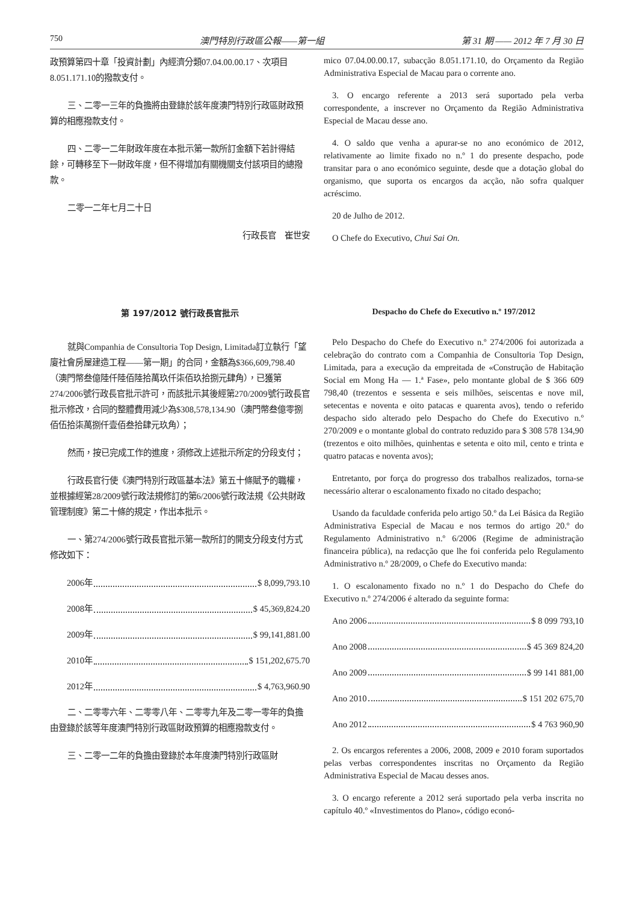750 澳門特別行政區公報——第一組 第 31 期 —— 2012 年 7 月 30 日
政預算第四十章「投資計劃」內經濟分類07.04.00.00.17、次項目8.051.171.10的撥款支付。
三、二零一三年的負擔將由登錄於該年度澳門特別行政區財政預算的相應撥款支付。
四、二零一二年財政年度在本批示第一款所訂金額下若計得結餘，可轉移至下一財政年度，但不得增加有關機關支付該項目的總撥款。
二零一二年七月二十日
行政長官　崔世安
mico 07.04.00.00.17, subacção 8.051.171.10, do Orçamento da Região Administrativa Especial de Macau para o corrente ano.
3. O encargo referente a 2013 será suportado pela verba correspondente, a inscrever no Orçamento da Região Administrativa Especial de Macau desse ano.
4. O saldo que venha a apurar-se no ano económico de 2012, relativamente ao limite fixado no n.º 1 do presente despacho, pode transitar para o ano económico seguinte, desde que a dotação global do organismo, que suporta os encargos da acção, não sofra qualquer acréscimo.
20 de Julho de 2012.
O Chefe do Executivo, Chui Sai On.
第 197/2012 號行政長官批示
就與Companhia de Consultoria Top Design, Limitada訂立執行「望廈社會房屋建造工程——第一期」的合同，金額為$366,609,798.40（澳門幣叁億陸仟陸佰陸拾萬玖仟柒佰玖拾捌元肆角），已獲第274/2006號行政長官批示許可，而該批示其後經第270/2009號行政長官批示修改，合同的整體費用減少為$308,578,134.90（澳門幣叁億零捌佰伍拾柒萬捌仟壹佰叁拾肆元玖角）；
然而，按已完成工作的進度，須修改上述批示所定的分段支付；
行政長官行使《澳門特別行政區基本法》第五十條賦予的職權，並根據經第28/2009號行政法規修訂的第6/2006號行政法規《公共財政管理制度》第二十條的規定，作出本批示。
一、第274/2006號行政長官批示第一款所訂的開支分段支付方式修改如下：
2006年 $ 8,099,793.10
2008年 $ 45,369,824.20
2009年 $ 99,141,881.00
2010年 $ 151,202,675.70
2012年 $ 4,763,960.90
二、二零零六年、二零零八年、二零零九年及二零一零年的負擔由登錄於該等年度澳門特別行政區財政預算的相應撥款支付。
三、二零一二年的負擔由登錄於本年度澳門特別行政區財
Despacho do Chefe do Executivo n.º 197/2012
Pelo Despacho do Chefe do Executivo n.º 274/2006 foi autorizada a celebração do contrato com a Companhia de Consultoria Top Design, Limitada, para a execução da empreitada de «Construção de Habitação Social em Mong Ha — 1.ª Fase», pelo montante global de $ 366 609 798,40 (trezentos e sessenta e seis milhões, seiscentas e nove mil, setecentas e noventa e oito patacas e quarenta avos), tendo o referido despacho sido alterado pelo Despacho do Chefe do Executivo n.º 270/2009 e o montante global do contrato reduzido para $ 308 578 134,90 (trezentos e oito milhões, quinhentas e setenta e oito mil, cento e trinta e quatro patacas e noventa avos);
Entretanto, por força do progresso dos trabalhos realizados, torna-se necessário alterar o escalonamento fixado no citado despacho;
Usando da faculdade conferida pelo artigo 50.º da Lei Básica da Região Administrativa Especial de Macau e nos termos do artigo 20.º do Regulamento Administrativo n.º 6/2006 (Regime de administração financeira pública), na redacção que lhe foi conferida pelo Regulamento Administrativo n.º 28/2009, o Chefe do Executivo manda:
1. O escalonamento fixado no n.º 1 do Despacho do Chefe do Executivo n.º 274/2006 é alterado da seguinte forma:
Ano 2006 $ 8 099 793,10
Ano 2008 $ 45 369 824,20
Ano 2009 $ 99 141 881,00
Ano 2010 $ 151 202 675,70
Ano 2012 $ 4 763 960,90
2. Os encargos referentes a 2006, 2008, 2009 e 2010 foram suportados pelas verbas correspondentes inscritas no Orçamento da Região Administrativa Especial de Macau desses anos.
3. O encargo referente a 2012 será suportado pela verba inscrita no capítulo 40.º «Investimentos do Plano», código econó-